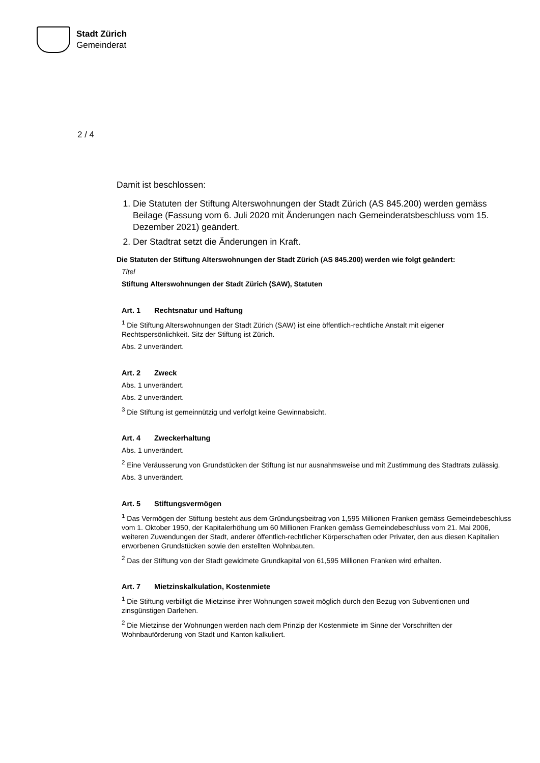Stadt Zürich
Gemeinderat
2 / 4
Damit ist beschlossen:
1. Die Statuten der Stiftung Alterswohnungen der Stadt Zürich (AS 845.200) werden gemäss Beilage (Fassung vom 6. Juli 2020 mit Änderungen nach Gemeinderatsbeschluss vom 15. Dezember 2021) geändert.
2. Der Stadtrat setzt die Änderungen in Kraft.
Die Statuten der Stiftung Alterswohnungen der Stadt Zürich (AS 845.200) werden wie folgt geändert:
Titel
Stiftung Alterswohnungen der Stadt Zürich (SAW), Statuten
Art. 1 Rechtsnatur und Haftung
<sup>1</sup> Die Stiftung Alterswohnungen der Stadt Zürich (SAW) ist eine öffentlich-rechtliche Anstalt mit eigener Rechtspersönlichkeit. Sitz der Stiftung ist Zürich.
Abs. 2 unverändert.
Art. 2 Zweck
Abs. 1 unverändert.
Abs. 2 unverändert.
<sup>3</sup> Die Stiftung ist gemeinnützig und verfolgt keine Gewinnabsicht.
Art. 4 Zweckerhaltung
Abs. 1 unverändert.
<sup>2</sup> Eine Veräusserung von Grundstücken der Stiftung ist nur ausnahmsweise und mit Zustimmung des Stadtrats zulässig.
Abs. 3 unverändert.
Art. 5 Stiftungsvermögen
<sup>1</sup> Das Vermögen der Stiftung besteht aus dem Gründungsbeitrag von 1,595 Millionen Franken gemäss Gemeindebeschluss vom 1. Oktober 1950, der Kapitalerhöhung um 60 Millionen Franken gemäss Gemeindebeschluss vom 21. Mai 2006, weiteren Zuwendungen der Stadt, anderer öffentlich-rechtlicher Körperschaften oder Privater, den aus diesen Kapitalien erworbenen Grundstücken sowie den erstellten Wohnbauten.
<sup>2</sup> Das der Stiftung von der Stadt gewidmete Grundkapital von 61,595 Millionen Franken wird erhalten.
Art. 7 Mietzinskalkulation, Kostenmiete
<sup>1</sup> Die Stiftung verbilligt die Mietzinse ihrer Wohnungen soweit möglich durch den Bezug von Subventionen und zinsgünstigen Darlehen.
<sup>2</sup> Die Mietzinse der Wohnungen werden nach dem Prinzip der Kostenmiete im Sinne der Vorschriften der Wohnbauförderung von Stadt und Kanton kalkuliert.